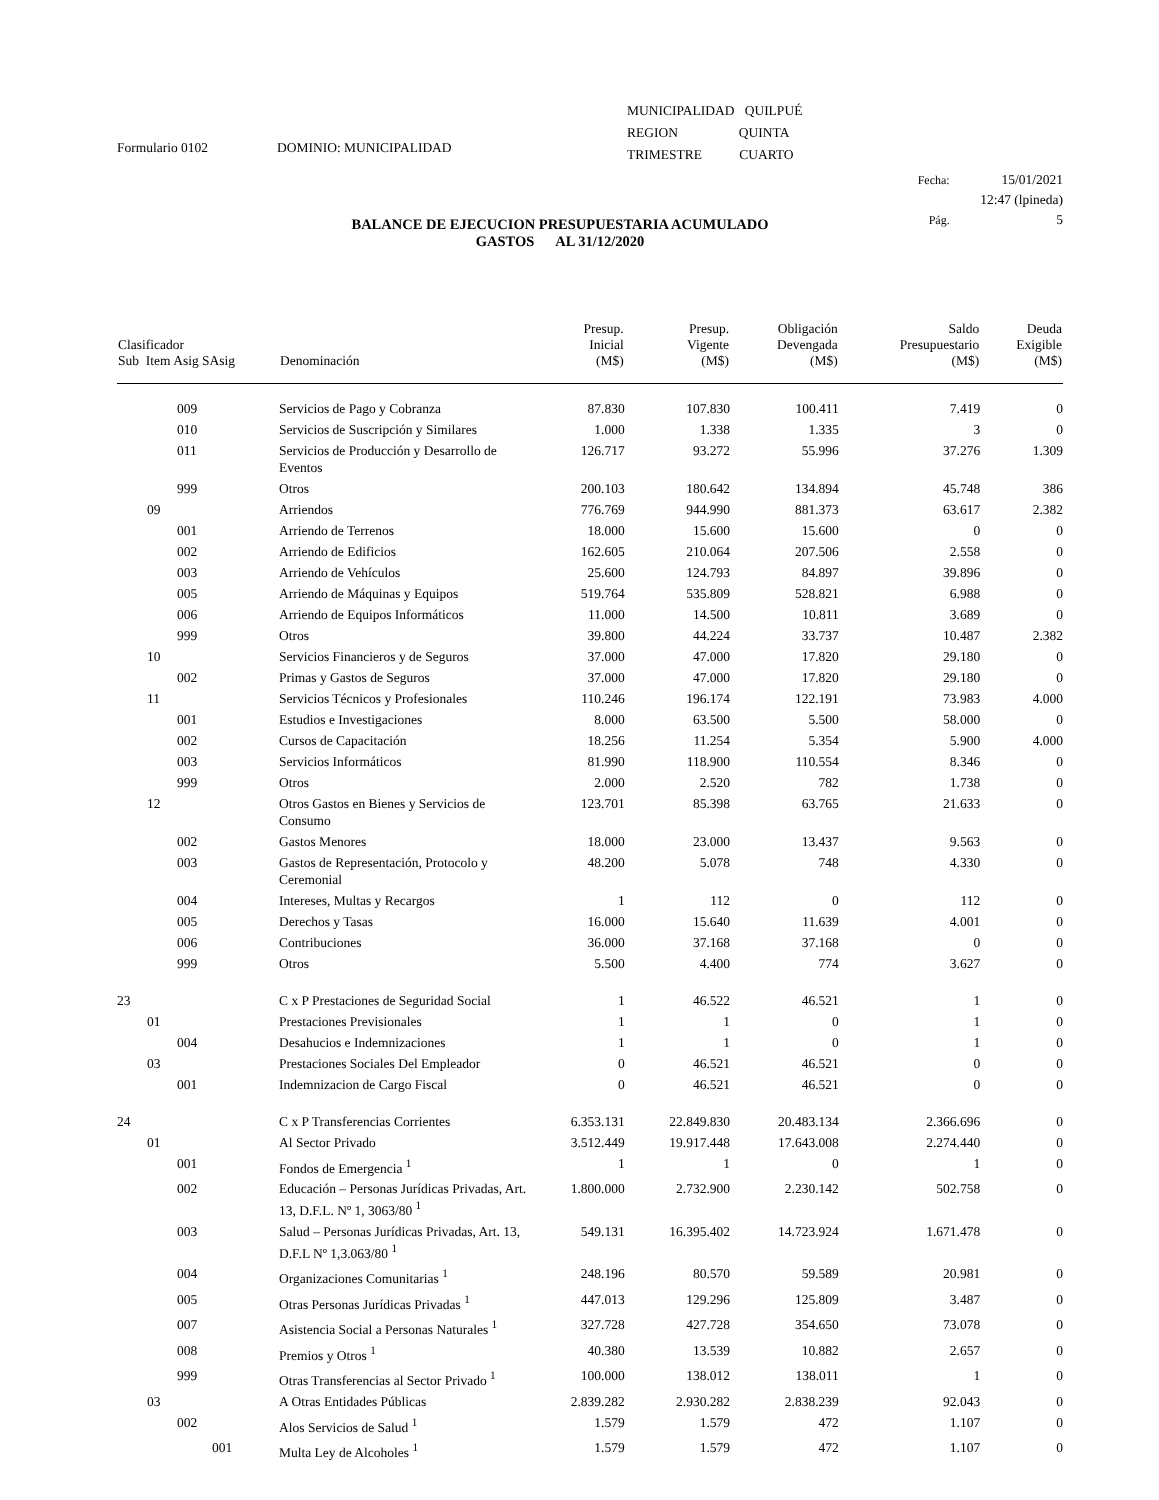Formulario 0102 DOMINIO: MUNICIPALIDAD
MUNICIPALIDAD QUILPUÉ
REGION QUINTA
TRIMESTRE CUARTO
Fecha: 15/01/2021
12:47 (lpineda)
Pág. 5
BALANCE DE EJECUCION PRESUPUESTARIA ACUMULADO
GASTOS AL 31/12/2020
| Clasificador Sub Item Asig SAsig | Denominación | Presup. Inicial (M$) | Presup. Vigente (M$) | Obligación Devengada (M$) | Saldo Presupuestario (M$) | Deuda Exigible (M$) |
| --- | --- | --- | --- | --- | --- | --- |
| 009 | Servicios de Pago y Cobranza | 87.830 | 107.830 | 100.411 | 7.419 | 0 |
| 010 | Servicios de Suscripción y Similares | 1.000 | 1.338 | 1.335 | 3 | 0 |
| 011 | Servicios de Producción y Desarrollo de Eventos | 126.717 | 93.272 | 55.996 | 37.276 | 1.309 |
| 999 | Otros | 200.103 | 180.642 | 134.894 | 45.748 | 386 |
| 09 | Arriendos | 776.769 | 944.990 | 881.373 | 63.617 | 2.382 |
| 001 | Arriendo de Terrenos | 18.000 | 15.600 | 15.600 | 0 | 0 |
| 002 | Arriendo de Edificios | 162.605 | 210.064 | 207.506 | 2.558 | 0 |
| 003 | Arriendo de Vehículos | 25.600 | 124.793 | 84.897 | 39.896 | 0 |
| 005 | Arriendo de Máquinas y Equipos | 519.764 | 535.809 | 528.821 | 6.988 | 0 |
| 006 | Arriendo de Equipos Informáticos | 11.000 | 14.500 | 10.811 | 3.689 | 0 |
| 999 | Otros | 39.800 | 44.224 | 33.737 | 10.487 | 2.382 |
| 10 | Servicios Financieros y de Seguros | 37.000 | 47.000 | 17.820 | 29.180 | 0 |
| 002 | Primas y Gastos de Seguros | 37.000 | 47.000 | 17.820 | 29.180 | 0 |
| 11 | Servicios Técnicos y Profesionales | 110.246 | 196.174 | 122.191 | 73.983 | 4.000 |
| 001 | Estudios e Investigaciones | 8.000 | 63.500 | 5.500 | 58.000 | 0 |
| 002 | Cursos de Capacitación | 18.256 | 11.254 | 5.354 | 5.900 | 4.000 |
| 003 | Servicios Informáticos | 81.990 | 118.900 | 110.554 | 8.346 | 0 |
| 999 | Otros | 2.000 | 2.520 | 782 | 1.738 | 0 |
| 12 | Otros Gastos en Bienes y Servicios de Consumo | 123.701 | 85.398 | 63.765 | 21.633 | 0 |
| 002 | Gastos Menores | 18.000 | 23.000 | 13.437 | 9.563 | 0 |
| 003 | Gastos de Representación, Protocolo y Ceremonial | 48.200 | 5.078 | 748 | 4.330 | 0 |
| 004 | Intereses, Multas y Recargos | 1 | 112 | 0 | 112 | 0 |
| 005 | Derechos y Tasas | 16.000 | 15.640 | 11.639 | 4.001 | 0 |
| 006 | Contribuciones | 36.000 | 37.168 | 37.168 | 0 | 0 |
| 999 | Otros | 5.500 | 4.400 | 774 | 3.627 | 0 |
| 23 | C x P Prestaciones de Seguridad Social | 1 | 46.522 | 46.521 | 1 | 0 |
| 01 | Prestaciones Previsionales | 1 | 1 | 0 | 1 | 0 |
| 004 | Desahucios e Indemnizaciones | 1 | 1 | 0 | 1 | 0 |
| 03 | Prestaciones Sociales Del Empleador | 0 | 46.521 | 46.521 | 0 | 0 |
| 001 | Indemnizacion de Cargo Fiscal | 0 | 46.521 | 46.521 | 0 | 0 |
| 24 | C x P Transferencias Corrientes | 6.353.131 | 22.849.830 | 20.483.134 | 2.366.696 | 0 |
| 01 | Al Sector Privado | 3.512.449 | 19.917.448 | 17.643.008 | 2.274.440 | 0 |
| 001 | Fondos de Emergencia <sup>1</sup> | 1 | 1 | 0 | 1 | 0 |
| 002 | Educación – Personas Jurídicas Privadas, Art. 13, D.F.L. Nº 1, 3063/80 <sup>1</sup> | 1.800.000 | 2.732.900 | 2.230.142 | 502.758 | 0 |
| 003 | Salud – Personas Jurídicas Privadas, Art. 13, D.F.L Nº 1,3.063/80 <sup>1</sup> | 549.131 | 16.395.402 | 14.723.924 | 1.671.478 | 0 |
| 004 | Organizaciones Comunitarias <sup>1</sup> | 248.196 | 80.570 | 59.589 | 20.981 | 0 |
| 005 | Otras Personas Jurídicas Privadas <sup>1</sup> | 447.013 | 129.296 | 125.809 | 3.487 | 0 |
| 007 | Asistencia Social a Personas Naturales <sup>1</sup> | 327.728 | 427.728 | 354.650 | 73.078 | 0 |
| 008 | Premios y Otros <sup>1</sup> | 40.380 | 13.539 | 10.882 | 2.657 | 0 |
| 999 | Otras Transferencias al Sector Privado <sup>1</sup> | 100.000 | 138.012 | 138.011 | 1 | 0 |
| 03 | A Otras Entidades Públicas | 2.839.282 | 2.930.282 | 2.838.239 | 92.043 | 0 |
| 002 | Alos Servicios de Salud <sup>1</sup> | 1.579 | 1.579 | 472 | 1.107 | 0 |
| 001 | Multa Ley de Alcoholes <sup>1</sup> | 1.579 | 1.579 | 472 | 1.107 | 0 |